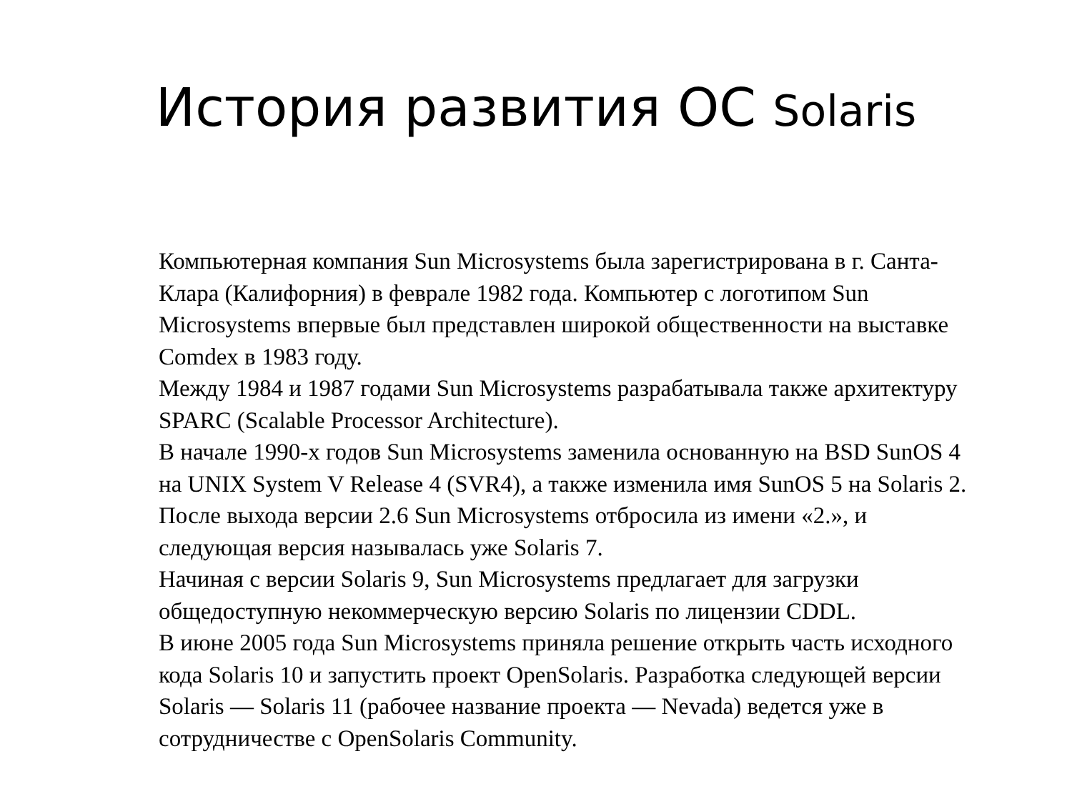История развития ОС Solaris
Компьютерная компания Sun Microsystems была зарегистрирована в г. Санта-Клара (Калифорния) в феврале 1982 года. Компьютер с логотипом Sun Microsystems впервые был представлен широкой общественности на выставке Comdex в 1983 году.
Между 1984 и 1987 годами Sun Microsystems разрабатывала также архитектуру SPARC (Scalable Processor Architecture).
В начале 1990-х годов Sun Microsystems заменила основанную на BSD SunOS 4 на UNIX System V Release 4 (SVR4), а также изменила имя SunOS 5 на Solaris 2.
После выхода версии 2.6 Sun Microsystems отбросила из имени «2.», и следующая версия называлась уже Solaris 7.
Начиная с версии Solaris 9, Sun Microsystems предлагает для загрузки общедоступную некоммерческую версию Solaris по лицензии CDDL.
В июне 2005 года Sun Microsystems приняла решение открыть часть исходного кода Solaris 10 и запустить проект OpenSolaris. Разработка следующей версии Solaris — Solaris 11 (рабочее название проекта — Nevada) ведется уже в сотрудничестве с OpenSolaris Community.